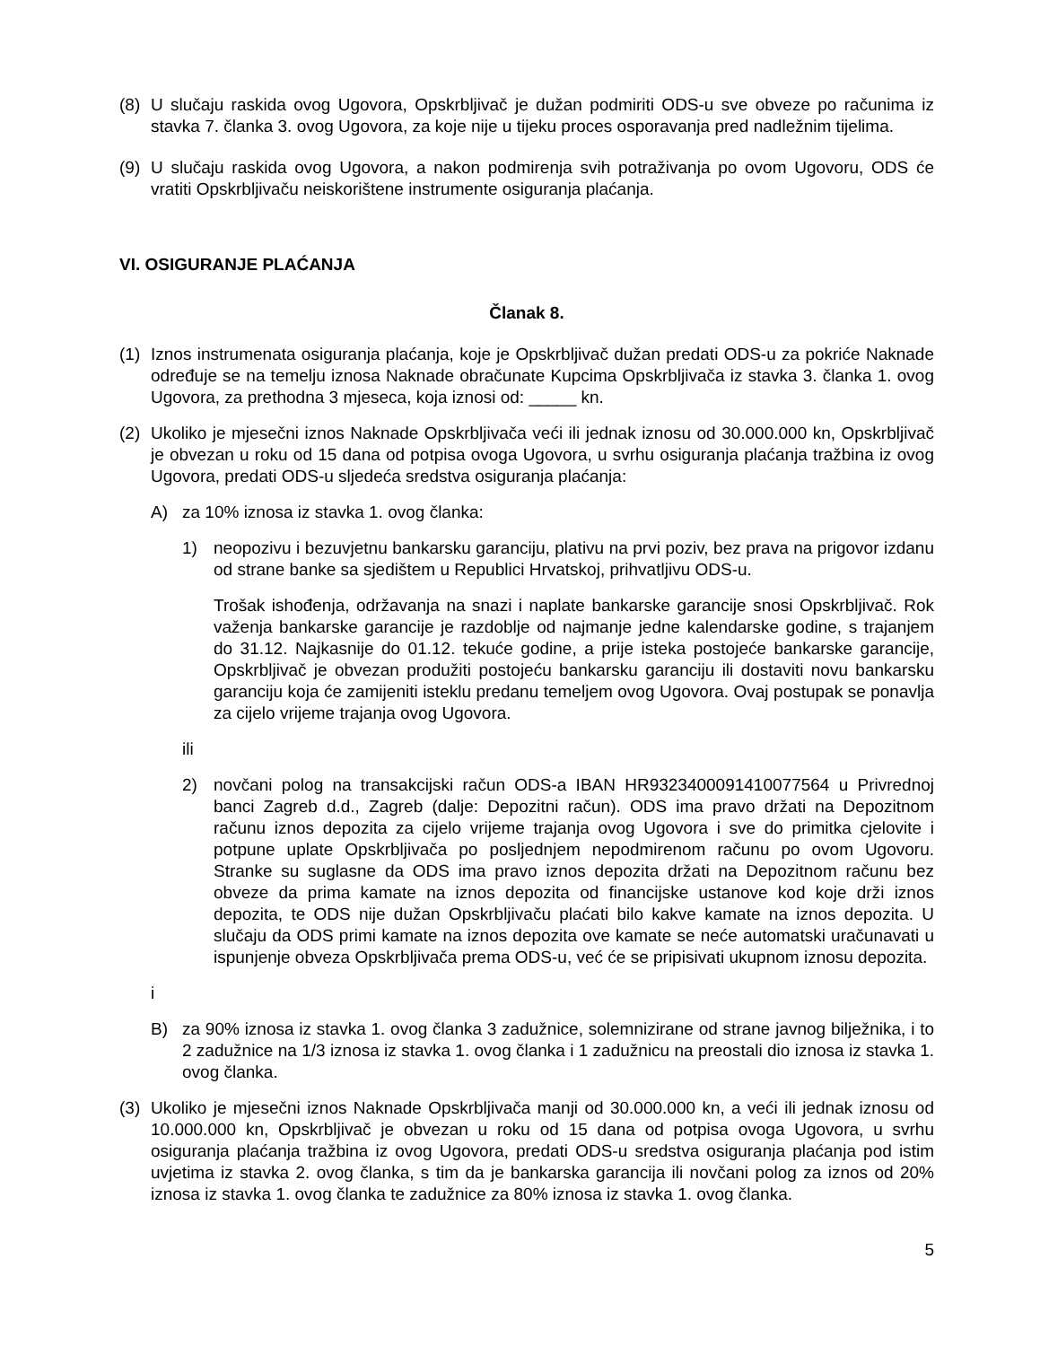(8) U slučaju raskida ovog Ugovora, Opskrbljivač je dužan podmiriti ODS-u sve obveze po računima iz stavka 7. članka 3. ovog Ugovora, za koje nije u tijeku proces osporavanja pred nadležnim tijelima.
(9) U slučaju raskida ovog Ugovora, a nakon podmirenja svih potraživanja po ovom Ugovoru, ODS će vratiti Opskrbljivaču neiskorištene instrumente osiguranja plaćanja.
VI. OSIGURANJE PLAĆANJA
Članak 8.
(1) Iznos instrumenata osiguranja plaćanja, koje je Opskrbljivač dužan predati ODS-u za pokriće Naknade određuje se na temelju iznosa Naknade obračunate Kupcima Opskrbljivača iz stavka 3. članka 1. ovog Ugovora, za prethodna 3 mjeseca, koja iznosi od: _____ kn.
(2) Ukoliko je mjesečni iznos Naknade Opskrbljivača veći ili jednak iznosu od 30.000.000 kn, Opskrbljivač je obvezan u roku od 15 dana od potpisa ovoga Ugovora, u svrhu osiguranja plaćanja tražbina iz ovog Ugovora, predati ODS-u sljedeća sredstva osiguranja plaćanja:
A) za 10% iznosa iz stavka 1. ovog članka:
1) neopozivu i bezuvjetnu bankarsku garanciju, plativu na prvi poziv, bez prava na prigovor izdanu od strane banke sa sjedištem u Republici Hrvatskoj, prihvatljivu ODS-u.
Trošak ishođenja, održavanja na snazi i naplate bankarske garancije snosi Opskrbljivač. Rok važenja bankarske garancije je razdoblje od najmanje jedne kalendarske godine, s trajanjem do 31.12. Najkasnije do 01.12. tekuće godine, a prije isteka postojeće bankarske garancije, Opskrbljivač je obvezan produžiti postojeću bankarsku garanciju ili dostaviti novu bankarsku garanciju koja će zamijeniti isteklu predanu temeljem ovog Ugovora. Ovaj postupak se ponavlja za cijelo vrijeme trajanja ovog Ugovora.
ili
2) novčani polog na transakcijski račun ODS-a IBAN HR9323400091410077564 u Privrednoj banci Zagreb d.d., Zagreb (dalje: Depozitni račun). ODS ima pravo držati na Depozitnom računu iznos depozita za cijelo vrijeme trajanja ovog Ugovora i sve do primitka cjelovite i potpune uplate Opskrbljivača po posljednjem nepodmirenom računu po ovom Ugovoru. Stranke su suglasne da ODS ima pravo iznos depozita držati na Depozitnom računu bez obveze da prima kamate na iznos depozita od financijske ustanove kod koje drži iznos depozita, te ODS nije dužan Opskrbljivaču plaćati bilo kakve kamate na iznos depozita. U slučaju da ODS primi kamate na iznos depozita ove kamate se neće automatski uračunavati u ispunjenje obveza Opskrbljivača prema ODS-u, već će se pripisivati ukupnom iznosu depozita.
i
B) za 90% iznosa iz stavka 1. ovog članka 3 zadužnice, solemnizirane od strane javnog bilježnika, i to 2 zadužnice na 1/3 iznosa iz stavka 1. ovog članka i 1 zadužnicu na preostali dio iznosa iz stavka 1. ovog članka.
(3) Ukoliko je mjesečni iznos Naknade Opskrbljivača manji od 30.000.000 kn, a veći ili jednak iznosu od 10.000.000 kn, Opskrbljivač je obvezan u roku od 15 dana od potpisa ovoga Ugovora, u svrhu osiguranja plaćanja tražbina iz ovog Ugovora, predati ODS-u sredstva osiguranja plaćanja pod istim uvjetima iz stavka 2. ovog članka, s tim da je bankarska garancija ili novčani polog za iznos od 20% iznosa iz stavka 1. ovog članka te zadužnice za 80% iznosa iz stavka 1. ovog članka.
5